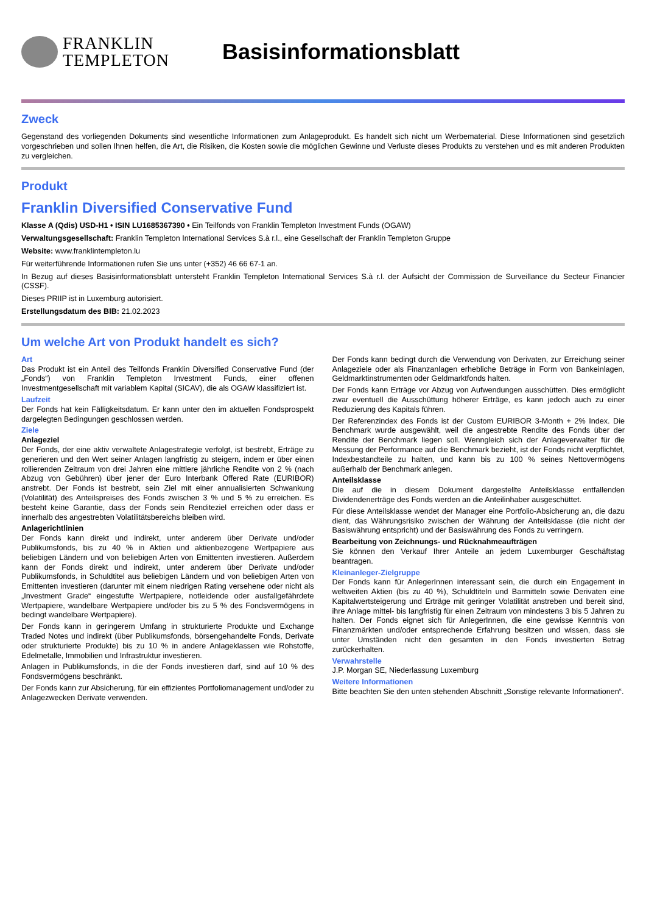FRANKLIN
TEMPLETON
Basisinformationsblatt
Zweck
Gegenstand des vorliegenden Dokuments sind wesentliche Informationen zum Anlageprodukt. Es handelt sich nicht um Werbematerial. Diese Informationen sind gesetzlich vorgeschrieben und sollen Ihnen helfen, die Art, die Risiken, die Kosten sowie die möglichen Gewinne und Verluste dieses Produkts zu verstehen und es mit anderen Produkten zu vergleichen.
Produkt
Franklin Diversified Conservative Fund
Klasse A (Qdis) USD-H1 • ISIN LU1685367390 • Ein Teilfonds von Franklin Templeton Investment Funds (OGAW)
Verwaltungsgesellschaft: Franklin Templeton International Services S.à r.l., eine Gesellschaft der Franklin Templeton Gruppe
Website: www.franklintempleton.lu
Für weiterführende Informationen rufen Sie uns unter (+352) 46 66 67-1 an.
In Bezug auf dieses Basisinformationsblatt untersteht Franklin Templeton International Services S.à r.l. der Aufsicht der Commission de Surveillance du Secteur Financier (CSSF).
Dieses PRIIP ist in Luxemburg autorisiert.
Erstellungsdatum des BIB: 21.02.2023
Um welche Art von Produkt handelt es sich?
Art
Das Produkt ist ein Anteil des Teilfonds Franklin Diversified Conservative Fund (der „Fonds“) von Franklin Templeton Investment Funds, einer offenen Investmentgesellschaft mit variablem Kapital (SICAV), die als OGAW klassifiziert ist.
Laufzeit
Der Fonds hat kein Fälligkeitsdatum. Er kann unter den im aktuellen Fondsprospekt dargelegten Bedingungen geschlossen werden.
Ziele
Anlageziel
Der Fonds, der eine aktiv verwaltete Anlagestrategie verfolgt, ist bestrebt, Erträge zu generieren und den Wert seiner Anlagen langfristig zu steigern, indem er über einen rollierenden Zeitraum von drei Jahren eine mittlere jährliche Rendite von 2 % (nach Abzug von Gebühren) über jener der Euro Interbank Offered Rate (EURIBOR) anstrebt. Der Fonds ist bestrebt, sein Ziel mit einer annualisierten Schwankung (Volatilität) des Anteilspreises des Fonds zwischen 3 % und 5 % zu erreichen. Es besteht keine Garantie, dass der Fonds sein Renditeziel erreichen oder dass er innerhalb des angestrebten Volatilitätsbereichs bleiben wird.
Anlagerichtlinien
Der Fonds kann direkt und indirekt, unter anderem über Derivate und/oder Publikumsfonds, bis zu 40 % in Aktien und aktienbezogene Wertpapiere aus beliebigen Ländern und von beliebigen Arten von Emittenten investieren. Außerdem kann der Fonds direkt und indirekt, unter anderem über Derivate und/oder Publikumsfonds, in Schuldtitel aus beliebigen Ländern und von beliebigen Arten von Emittenten investieren (darunter mit einem niedrigen Rating versehene oder nicht als „Investment Grade“ eingestufte Wertpapiere, notleidende oder ausfallgefährdete Wertpapiere, wandelbare Wertpapiere und/oder bis zu 5 % des Fondsvermögens in bedingt wandelbare Wertpapiere).
Der Fonds kann in geringerem Umfang in strukturierte Produkte und Exchange Traded Notes und indirekt (über Publikumsfonds, börsengehandelte Fonds, Derivate oder strukturierte Produkte) bis zu 10 % in andere Anlageklassen wie Rohstoffe, Edelmetalle, Immobilien und Infrastruktur investieren.
Anlagen in Publikumsfonds, in die der Fonds investieren darf, sind auf 10 % des Fondsvermögens beschränkt.
Der Fonds kann zur Absicherung, für ein effizientes Portfoliomanagement und/oder zu Anlagezwecken Derivate verwenden.
Der Fonds kann bedingt durch die Verwendung von Derivaten, zur Erreichung seiner Anlageziele oder als Finanzanlagen erhebliche Beträge in Form von Bankeinlagen, Geldmarktinstrumenten oder Geldmarktfonds halten.
Der Fonds kann Erträge vor Abzug von Aufwendungen ausschütten. Dies ermöglicht zwar eventuell die Ausschüttung höherer Erträge, es kann jedoch auch zu einer Reduzierung des Kapitals führen.
Der Referenzindex des Fonds ist der Custom EURIBOR 3-Month + 2% Index. Die Benchmark wurde ausgewählt, weil die angestrebte Rendite des Fonds über der Rendite der Benchmark liegen soll. Wenngleich sich der Anlageverwalter für die Messung der Performance auf die Benchmark bezieht, ist der Fonds nicht verpflichtet, Indexbestandteile zu halten, und kann bis zu 100 % seines Nettovermögens außerhalb der Benchmark anlegen.
Anteilsklasse
Die auf die in diesem Dokument dargestellte Anteilsklasse entfallenden Dividendenerträge des Fonds werden an die Anteilinhaber ausgeschüttet.
Für diese Anteilsklasse wendet der Manager eine Portfolio-Absicherung an, die dazu dient, das Währungsrisiko zwischen der Währung der Anteilsklasse (die nicht der Basiswährung entspricht) und der Basiswährung des Fonds zu verringern.
Bearbeitung von Zeichnungs- und Rücknahmeaufträgen
Sie können den Verkauf Ihrer Anteile an jedem Luxemburger Geschäftstag beantragen.
Kleinanleger-Zielgruppe
Der Fonds kann für AnlegerInnen interessant sein, die durch ein Engagement in weltweiten Aktien (bis zu 40 %), Schuldtiteln und Barmitteln sowie Derivaten eine Kapitalwertsteigerung und Erträge mit geringer Volatilität anstreben und bereit sind, ihre Anlage mittel- bis langfristig für einen Zeitraum von mindestens 3 bis 5 Jahren zu halten. Der Fonds eignet sich für AnlegerInnen, die eine gewisse Kenntnis von Finanzmärkten und/oder entsprechende Erfahrung besitzen und wissen, dass sie unter Umständen nicht den gesamten in den Fonds investierten Betrag zurückerhalten.
Verwahrstelle
J.P. Morgan SE, Niederlassung Luxemburg
Weitere Informationen
Bitte beachten Sie den unten stehenden Abschnitt „Sonstige relevante Informationen“.